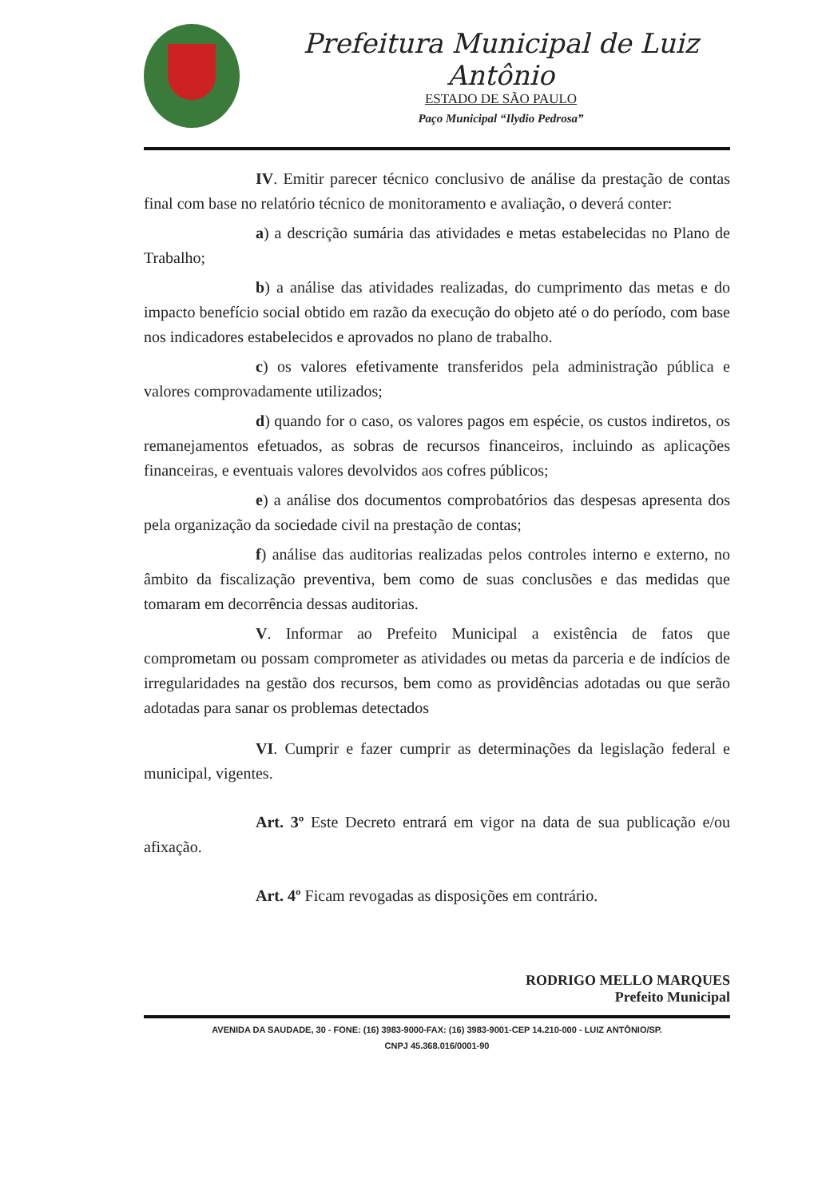Prefeitura Municipal de Luiz Antônio
ESTADO DE SÃO PAULO
Paço Municipal “Ilydio Pedrosa”
IV. Emitir parecer técnico conclusivo de análise da prestação de contas final com base no relatório técnico de monitoramento e avaliação, o deverá conter:
a) a descrição sumária das atividades e metas estabelecidas no Plano de Trabalho;
b) a análise das atividades realizadas, do cumprimento das metas e do impacto benefício social obtido em razão da execução do objeto até o do período, com base nos indicadores estabelecidos e aprovados no plano de trabalho.
c) os valores efetivamente transferidos pela administração pública e valores comprovadamente utilizados;
d) quando for o caso, os valores pagos em espécie, os custos indiretos, os remanejamentos efetuados, as sobras de recursos financeiros, incluindo as aplicações financeiras, e eventuais valores devolvidos aos cofres públicos;
e) a análise dos documentos comprobatórios das despesas apresenta dos pela organização da sociedade civil na prestação de contas;
f) análise das auditorias realizadas pelos controles interno e externo, no âmbito da fiscalização preventiva, bem como de suas conclusões e das medidas que tomaram em decorrência dessas auditorias.
V. Informar ao Prefeito Municipal a existência de fatos que comprometam ou possam comprometer as atividades ou metas da parceria e de indícios de irregularidades na gestão dos recursos, bem como as providências adotadas ou que serão adotadas para sanar os problemas detectados
VI. Cumprir e fazer cumprir as determinações da legislação federal e municipal, vigentes.
Art. 3º Este Decreto entrará em vigor na data de sua publicação e/ou afixação.
Art. 4º Ficam revogadas as disposições em contrário.
RODRIGO MELLO MARQUES
Prefeito Municipal
AVENIDA DA SAUDADE, 30 - FONE: (16) 3983-9000-FAX: (16) 3983-9001-CEP 14.210-000 - LUIZ ANTÔNIO/SP.
CNPJ 45.368.016/0001-90